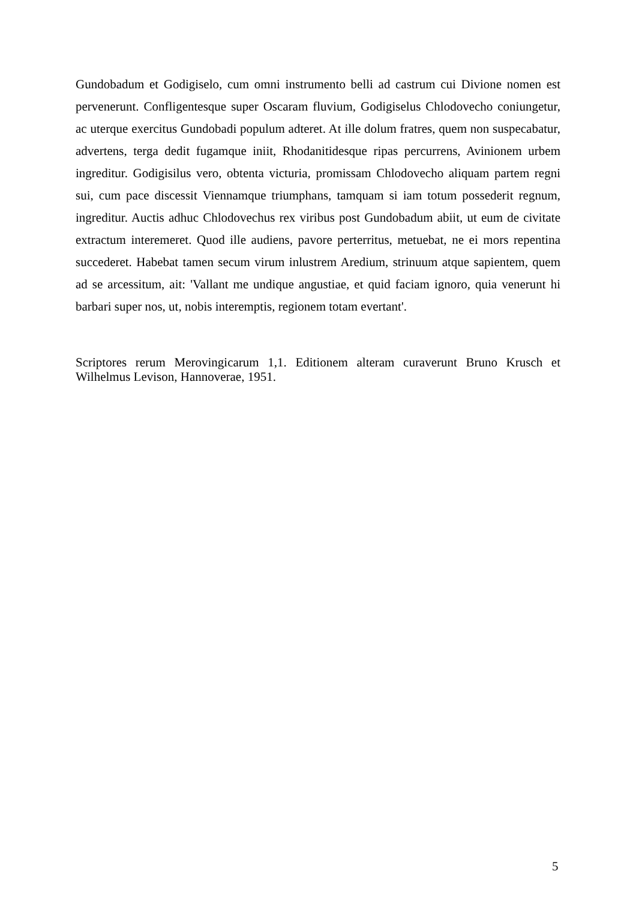Gundobadum et Godigiselo, cum omni instrumento belli ad castrum cui Divione nomen est pervenerunt. Confligentesque super Oscaram fluvium, Godigiselus Chlodovecho coniungetur, ac uterque exercitus Gundobadi populum adteret. At ille dolum fratres, quem non suspecabatur, advertens, terga dedit fugamque iniit, Rhodanitidesque ripas percurrens, Avinionem urbem ingreditur. Godigisilus vero, obtenta victuria, promissam Chlodovecho aliquam partem regni sui, cum pace discessit Viennamque triumphans, tamquam si iam totum possederit regnum, ingreditur. Auctis adhuc Chlodovechus rex viribus post Gundobadum abiit, ut eum de civitate extractum interemeret. Quod ille audiens, pavore perterritus, metuebat, ne ei mors repentina succederet. Habebat tamen secum virum inlustrem Aredium, strinuum atque sapientem, quem ad se arcessitum, ait: 'Vallant me undique angustiae, et quid faciam ignoro, quia venerunt hi barbari super nos, ut, nobis interemptis, regionem totam evertant'.
Scriptores rerum Merovingicarum 1,1. Editionem alteram curaverunt Bruno Krusch et Wilhelmus Levison, Hannoverae, 1951.
5